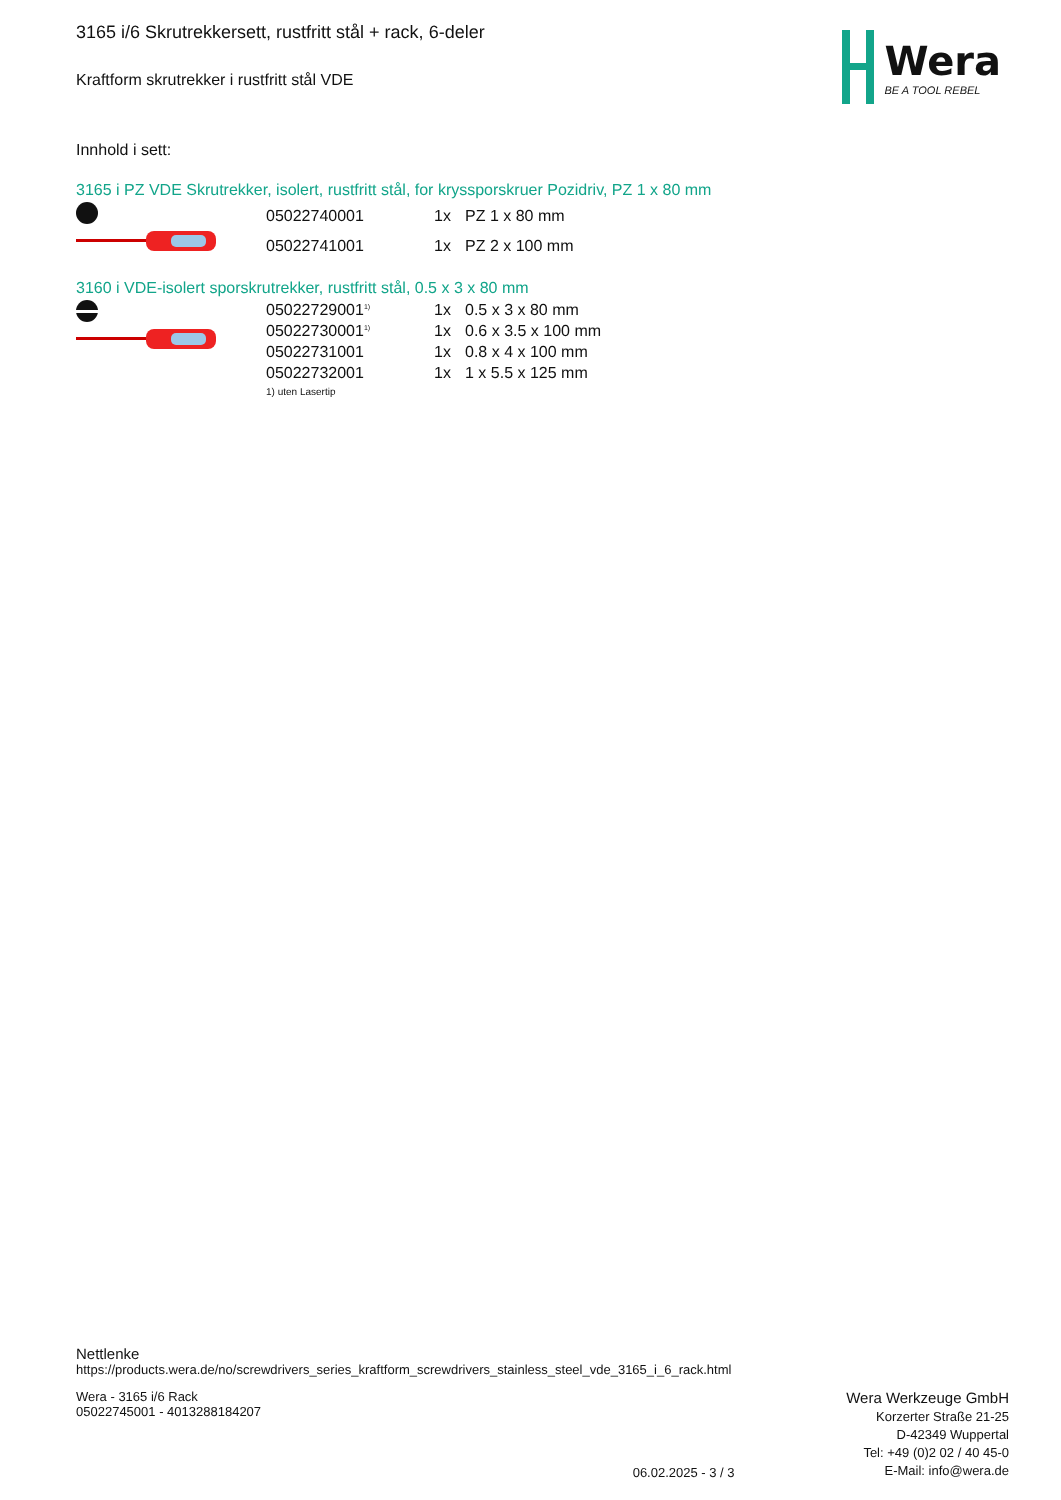Wera
BE A TOOL REBEL
3165 i/6 Skrutrekkersett, rustfritt stål + rack, 6-deler
Kraftform skrutrekker i rustfritt stål VDE
Innhold i sett:
3165 i PZ VDE Skrutrekker, isolert, rustfritt stål, for kryssporskruer Pozidriv, PZ 1 x 80 mm
| 05022740001 | 1x | PZ 1 x 80 mm |
| 05022741001 | 1x | PZ 2 x 100 mm |
3160 i VDE-isolert sporskrutrekker, rustfritt stål, 0.5 x 3 x 80 mm
| 05022729001<sup>1)</sup> | 1x | 0.5 x 3 x 80 mm |
| 05022730001<sup>1)</sup> | 1x | 0.6 x 3.5 x 100 mm |
| 05022731001 | 1x | 0.8 x 4 x 100 mm |
| 05022732001 | 1x | 1 x 5.5 x 125 mm |
1) uten Lasertip
Nettlenke
https://products.wera.de/no/screwdrivers_series_kraftform_screwdrivers_stainless_steel_vde_3165_i_6_rack.html
Wera - 3165 i/6 Rack
05022745001 - 4013288184207
06.02.2025 - 3 / 3
Wera Werkzeuge GmbH
Korzerter Straße 21-25
D-42349 Wuppertal
Tel: +49 (0)2 02 / 40 45-0
E-Mail: info@wera.de